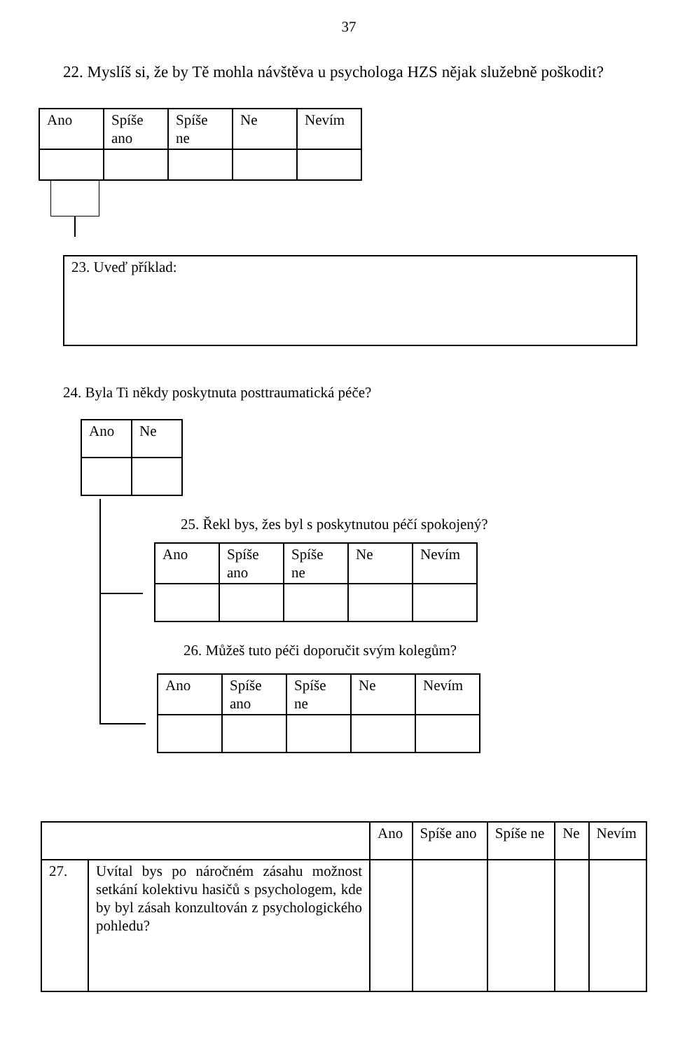37
22. Myslíš si, že by Tě mohla návštěva u psychologa HZS nějak služebně poškodit?
| Ano | Spíše ano | Spíše ne | Ne | Nevím |
23. Uveď příklad:
24. Byla Ti někdy poskytnuta posttraumatická péče?
| Ano | Ne |
25. Řekl bys, žes byl s poskytnutou péčí spokojený?
| Ano | Spíše ano | Spíše ne | Ne | Nevím |
26. Můžeš tuto péči doporučit svým kolegům?
| Ano | Spíše ano | Spíše ne | Ne | Nevím |
| | | Ano | Spíše ano | Spíše ne | Ne | Nevím |
| 27. | Uvítal bys po náročném zásahu možnost setkání kolektivu hasičů s psychologem, kde by byl zásah konzultován z psychologického pohledu? | | | | | |